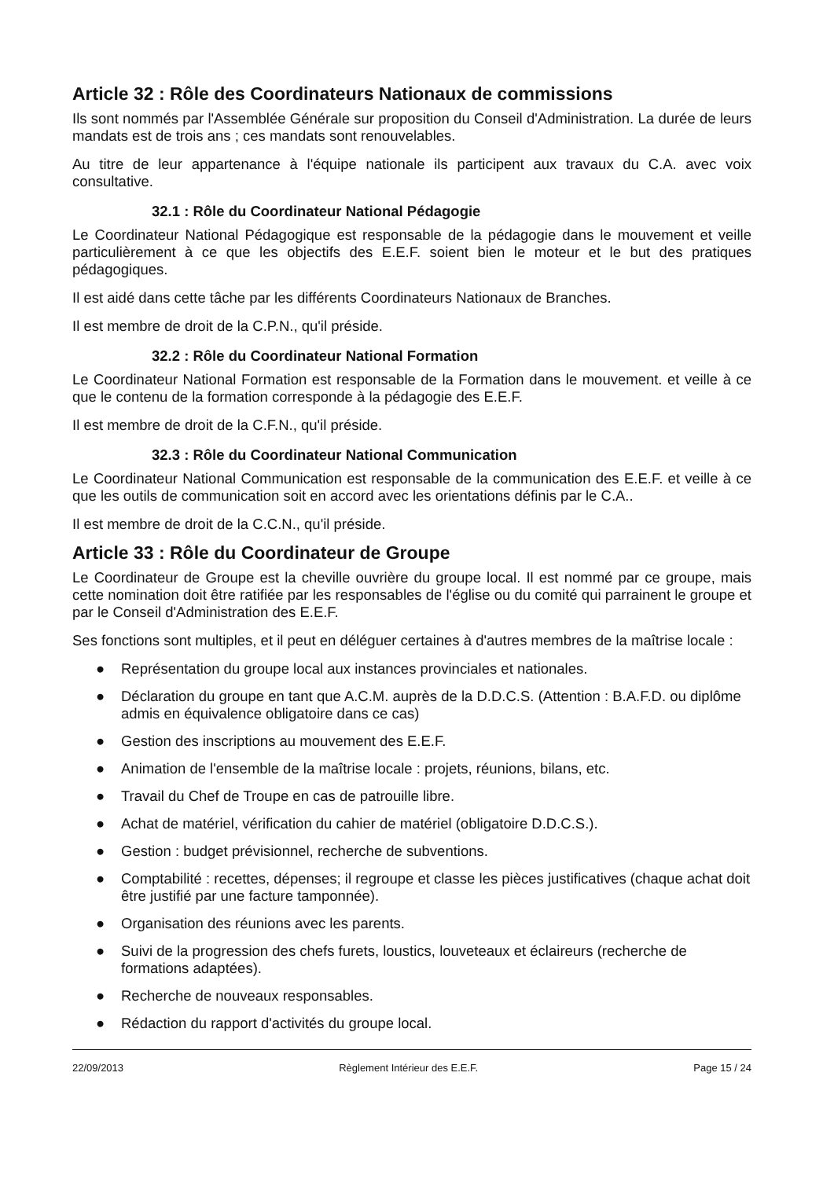Article 32 : Rôle des Coordinateurs Nationaux de commissions
Ils sont nommés par l'Assemblée Générale sur proposition du Conseil d'Administration. La durée de leurs mandats est de trois ans ; ces mandats sont renouvelables.
Au titre de leur appartenance à l'équipe nationale ils participent aux travaux du C.A. avec voix consultative.
32.1 : Rôle du Coordinateur National Pédagogie
Le Coordinateur National Pédagogique est responsable de la pédagogie dans le mouvement et veille particulièrement à ce que les objectifs des E.E.F. soient bien le moteur et le but des pratiques pédagogiques.
Il est aidé dans cette tâche par les différents Coordinateurs Nationaux de Branches.
Il est membre de droit de la C.P.N., qu'il préside.
32.2 : Rôle du Coordinateur National Formation
Le Coordinateur National Formation est responsable de la Formation dans le mouvement. et veille à ce que le contenu de la formation corresponde à la pédagogie des E.E.F.
Il est membre de droit de la C.F.N., qu'il préside.
32.3 : Rôle du Coordinateur National Communication
Le Coordinateur National Communication est responsable de la communication des E.E.F. et veille à ce que les outils de communication soit en accord avec les orientations définis par le C.A..
Il est membre de droit de la C.C.N., qu'il préside.
Article 33 : Rôle du Coordinateur de Groupe
Le Coordinateur de Groupe est la cheville ouvrière du groupe local. Il est nommé par ce groupe, mais cette nomination doit être ratifiée par les responsables de l'église ou du comité qui parrainent le groupe et par le Conseil d'Administration des E.E.F.
Ses fonctions sont multiples, et il peut en déléguer certaines à d'autres membres de la maîtrise locale :
● Représentation du groupe local aux instances provinciales et nationales.
● Déclaration du groupe en tant que A.C.M. auprès de la D.D.C.S. (Attention : B.A.F.D. ou diplôme admis en équivalence obligatoire dans ce cas)
● Gestion des inscriptions au mouvement des E.E.F.
● Animation de l'ensemble de la maîtrise locale : projets, réunions, bilans, etc.
● Travail du Chef de Troupe en cas de patrouille libre.
● Achat de matériel, vérification du cahier de matériel (obligatoire D.D.C.S.).
● Gestion : budget prévisionnel, recherche de subventions.
● Comptabilité : recettes, dépenses; il regroupe et classe les pièces justificatives (chaque achat doit être justifié par une facture tamponnée).
● Organisation des réunions avec les parents.
● Suivi de la progression des chefs furets, loustics, louveteaux et éclaireurs (recherche de formations adaptées).
● Recherche de nouveaux responsables.
● Rédaction du rapport d'activités du groupe local.
22/09/2013 Règlement Intérieur des E.E.F. Page 15 / 24